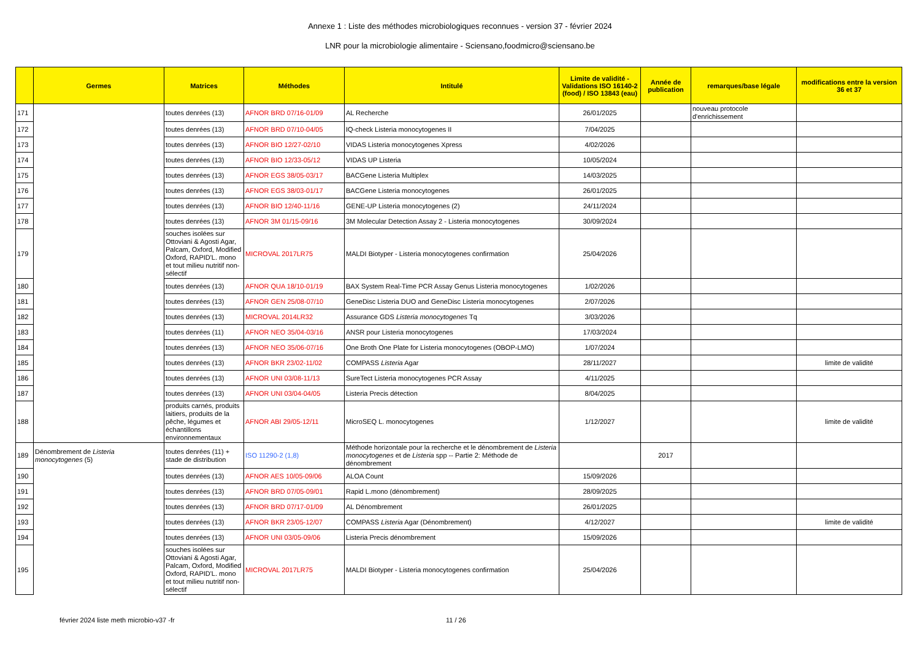Annexe 1 : Liste des méthodes microbiologiques reconnues - version 37 - février 2024
LNR pour la microbiologie alimentaire - Sciensano,foodmicro@sciensano.be
| | Germes | Matrices | Méthodes | Intitulé | Limite de validité - Validations ISO 16140-2 (food) / ISO 13843 (eau) | Année de publication | remarques/base légale | modifications entre la version 36 et 37 |
| --- | --- | --- | --- | --- | --- | --- | --- | --- |
| 171 | | toutes denrées (13) | AFNOR BRD 07/16-01/09 | AL Recherche | 26/01/2025 | | nouveau protocole d'enrichissement | |
| 172 | | toutes denrées (13) | AFNOR BRD 07/10-04/05 | IQ-check Listeria monocytogenes II | 7/04/2025 | | | |
| 173 | | toutes denrées (13) | AFNOR BIO 12/27-02/10 | VIDAS Listeria monocytogenes Xpress | 4/02/2026 | | | |
| 174 | | toutes denrées (13) | AFNOR BIO 12/33-05/12 | VIDAS UP Listeria | 10/05/2024 | | | |
| 175 | | toutes denrées (13) | AFNOR EGS 38/05-03/17 | BACGene Listeria Multiplex | 14/03/2025 | | | |
| 176 | | toutes denrées (13) | AFNOR EGS 38/03-01/17 | BACGene Listeria monocytogenes | 26/01/2025 | | | |
| 177 | | toutes denrées (13) | AFNOR BIO 12/40-11/16 | GENE-UP Listeria monocytogenes (2) | 24/11/2024 | | | |
| 178 | | toutes denrées (13) | AFNOR 3M 01/15-09/16 | 3M Molecular Detection Assay 2 - Listeria monocytogenes | 30/09/2024 | | | |
| 179 | | souches isolées sur Ottoviani & Agosti Agar, Palcam, Oxford, Modified Oxford, RAPID'L. mono et tout milieu nutritif non-sélectif | MICROVAL 2017LR75 | MALDI Biotyper - Listeria monocytogenes confirmation | 25/04/2026 | | | |
| 180 | | toutes denrées (13) | AFNOR QUA 18/10-01/19 | BAX System Real-Time PCR Assay Genus Listeria monocytogenes | 1/02/2026 | | | |
| 181 | | toutes denrées (13) | AFNOR GEN 25/08-07/10 | GeneDisc Listeria DUO and GeneDisc Listeria monocytogenes | 2/07/2026 | | | |
| 182 | | toutes denrées (13) | MICROVAL 2014LR32 | Assurance GDS Listeria monocytogenes Tq | 3/03/2026 | | | |
| 183 | | toutes denrées (11) | AFNOR NEO 35/04-03/16 | ANSR pour Listeria monocytogenes | 17/03/2024 | | | |
| 184 | | toutes denrées (13) | AFNOR NEO 35/06-07/16 | One Broth One Plate for Listeria monocytogenes (OBOP-LMO) | 1/07/2024 | | | |
| 185 | | toutes denrées (13) | AFNOR BKR 23/02-11/02 | COMPASS Listeria Agar | 28/11/2027 | | | limite de validité |
| 186 | | toutes denrées (13) | AFNOR UNI 03/08-11/13 | SureTect Listeria monocytogenes PCR Assay | 4/11/2025 | | | |
| 187 | | toutes denrées (13) | AFNOR UNI 03/04-04/05 | Listeria Precis détection | 8/04/2025 | | | |
| 188 | | produits carnés, produits laitiers, produits de la pêche, légumes et échantillons environnementaux | AFNOR ABI 29/05-12/11 | MicroSEQ L. monocytogenes | 1/12/2027 | | | limite de validité |
| 189 | Dénombrement de Listeria monocytogenes (5) | toutes denrées (11) + stade de distribution | ISO 11290-2 (1,8) | Méthode horizontale pour la recherche et le dénombrement de Listeria monocytogenes et de Listeria spp -- Partie 2: Méthode de dénombrement | | 2017 | | |
| 190 | | toutes denrées (13) | AFNOR AES 10/05-09/06 | ALOA Count | 15/09/2026 | | | |
| 191 | | toutes denrées (13) | AFNOR BRD 07/05-09/01 | Rapid L.mono (dénombrement) | 28/09/2025 | | | |
| 192 | | toutes denrées (13) | AFNOR BRD 07/17-01/09 | AL Dénombrement | 26/01/2025 | | | |
| 193 | | toutes denrées (13) | AFNOR BKR 23/05-12/07 | COMPASS Listeria Agar (Dénombrement) | 4/12/2027 | | | limite de validité |
| 194 | | toutes denrées (13) | AFNOR UNI 03/05-09/06 | Listeria Precis dénombrement | 15/09/2026 | | | |
| 195 | | souches isolées sur Ottoviani & Agosti Agar, Palcam, Oxford, Modified Oxford, RAPID'L. mono et tout milieu nutritif non-sélectif | MICROVAL 2017LR75 | MALDI Biotyper - Listeria monocytogenes confirmation | 25/04/2026 | | | |
février 2024 liste meth microbio-v37 -fr 11 / 26